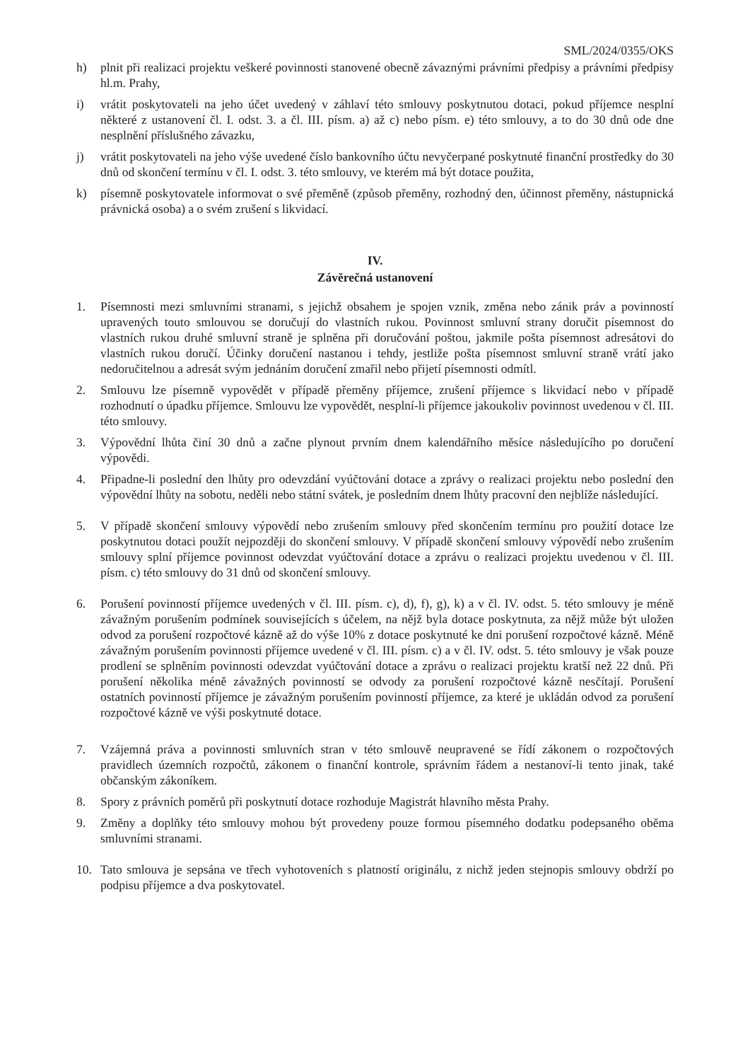SML/2024/0355/OKS
h) plnit při realizaci projektu veškeré povinnosti stanovené obecně závaznými právními předpisy a právními předpisy hl.m. Prahy,
i) vrátit poskytovateli na jeho účet uvedený v záhlaví této smlouvy poskytnutou dotaci, pokud příjemce nesplní některé z ustanovení čl. I. odst. 3. a čl. III. písm. a) až c) nebo písm. e) této smlouvy, a to do 30 dnů ode dne nesplnění příslušného závazku,
j) vrátit poskytovateli na jeho výše uvedené číslo bankovního účtu nevyčerpané poskytnuté finanční prostředky do 30 dnů od skončení termínu v čl. I. odst. 3. této smlouvy, ve kterém má být dotace použita,
k) písemně poskytovatele informovat o své přeměně (způsob přeměny, rozhodný den, účinnost přeměny, nástupnická právnická osoba) a o svém zrušení s likvidací.
IV.
Závěrečná ustanovení
1. Písemnosti mezi smluvními stranami, s jejichž obsahem je spojen vznik, změna nebo zánik práv a povinností upravených touto smlouvou se doručují do vlastních rukou. Povinnost smluvní strany doručit písemnost do vlastních rukou druhé smluvní straně je splněna při doručování poštou, jakmile pošta písemnost adresátovi do vlastních rukou doručí. Účinky doručení nastanou i tehdy, jestliže pošta písemnost smluvní straně vrátí jako nedoručitelnou a adresát svým jednáním doručení zmařil nebo přijetí písemnosti odmítl.
2. Smlouvu lze písemně vypovědět v případě přeměny příjemce, zrušení příjemce s likvidací nebo v případě rozhodnutí o úpadku příjemce. Smlouvu lze vypovědět, nesplní-li příjemce jakoukoliv povinnost uvedenou v čl. III. této smlouvy.
3. Výpovědní lhůta činí 30 dnů a začne plynout prvním dnem kalendářního měsíce následujícího po doručení výpovědi.
4. Připadne-li poslední den lhůty pro odevzdání vyúčtování dotace a zprávy o realizaci projektu nebo poslední den výpovědní lhůty na sobotu, neděli nebo státní svátek, je posledním dnem lhůty pracovní den nejblíže následující.
5. V případě skončení smlouvy výpovědí nebo zrušením smlouvy před skončením termínu pro použití dotace lze poskytnutou dotaci použít nejpozději do skončení smlouvy. V případě skončení smlouvy výpovědí nebo zrušením smlouvy splní příjemce povinnost odevzdat vyúčtování dotace a zprávu o realizaci projektu uvedenou v čl. III. písm. c) této smlouvy do 31 dnů od skončení smlouvy.
6. Porušení povinností příjemce uvedených v čl. III. písm. c), d), f), g), k) a v čl. IV. odst. 5. této smlouvy je méně závažným porušením podmínek souvisejících s účelem, na nějž byla dotace poskytnuta, za nějž může být uložen odvod za porušení rozpočtové kázně až do výše 10% z dotace poskytnuté ke dni porušení rozpočtové kázně. Méně závažným porušením povinnosti příjemce uvedené v čl. III. písm. c) a v čl. IV. odst. 5. této smlouvy je však pouze prodlení se splněním povinnosti odevzdat vyúčtování dotace a zprávu o realizaci projektu kratší než 22 dnů. Při porušení několika méně závažných povinností se odvody za porušení rozpočtové kázně nesčítají. Porušení ostatních povinností příjemce je závažným porušením povinností příjemce, za které je ukládán odvod za porušení rozpočtové kázně ve výši poskytnuté dotace.
7. Vzájemná práva a povinnosti smluvních stran v této smlouvě neupravené se řídí zákonem o rozpočtových pravidlech územních rozpočtů, zákonem o finanční kontrole, správním řádem a nestanoví-li tento jinak, také občanským zákoníkem.
8. Spory z právních poměrů při poskytnutí dotace rozhoduje Magistrát hlavního města Prahy.
9. Změny a doplňky této smlouvy mohou být provedeny pouze formou písemného dodatku podepsaného oběma smluvními stranami.
10. Tato smlouva je sepsána ve třech vyhotoveních s platností originálu, z nichž jeden stejnopis smlouvy obdrží po podpisu příjemce a dva poskytovatel.